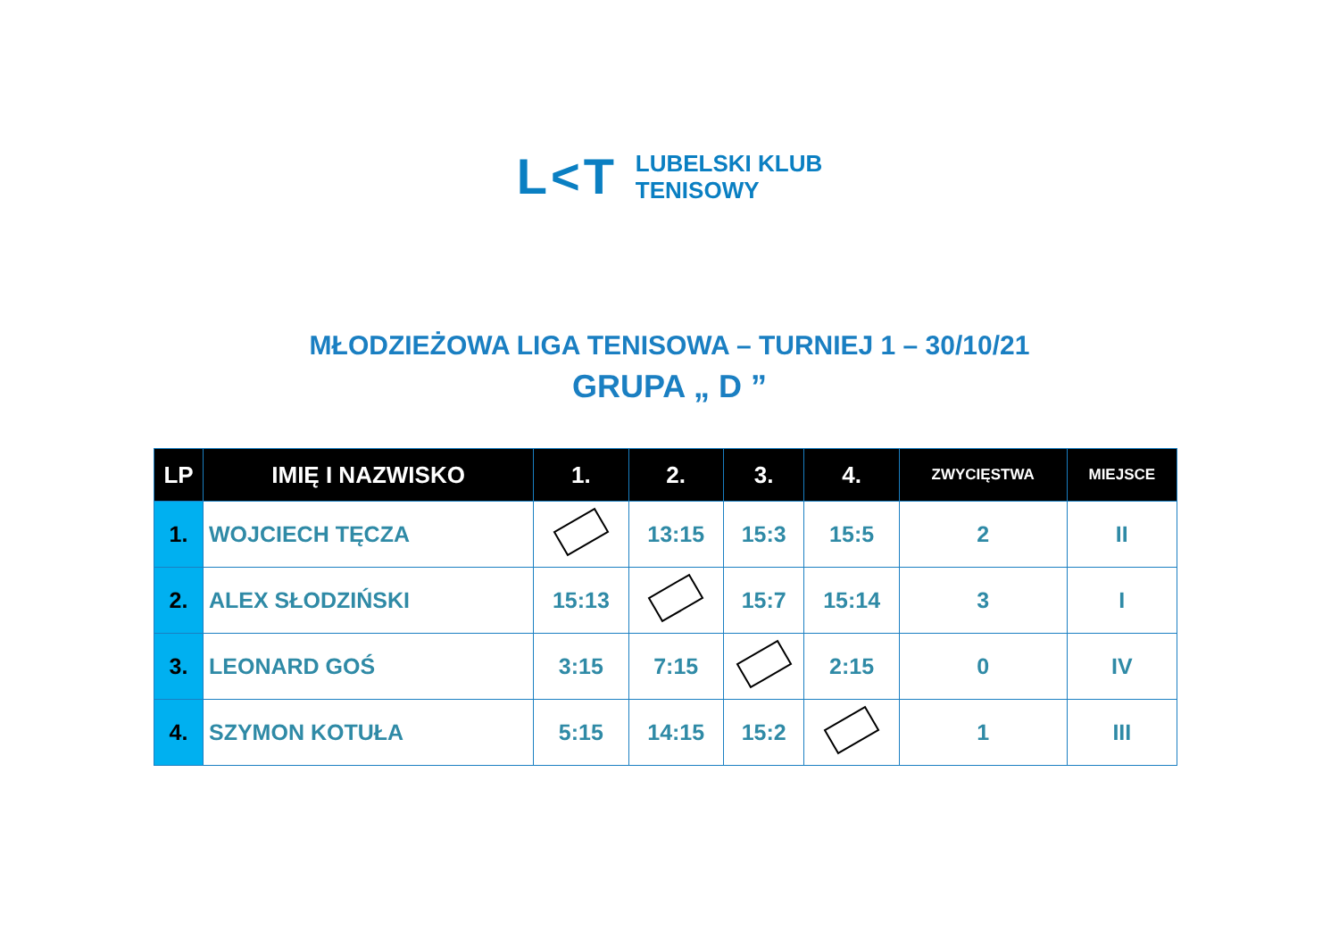L<T
LUBELSKI KLUB
TENISOWY
MŁODZIEŻOWA LIGA TENISOWA – TURNIEJ 1 – 30/10/21
GRUPA „ D ”
| LP | IMIĘ I NAZWISKO | 1. | 2. | 3. | 4. | ZWYCIĘSTWA | MIEJSCE |
| --- | --- | --- | --- | --- | --- | --- | --- |
| 1. | WOJCIECH TĘCZA | | 13:15 | 15:3 | 15:5 | 2 | II |
| 2. | ALEX SŁODZIŃSKI | 15:13 | | 15:7 | 15:14 | 3 | I |
| 3. | LEONARD GOŚ | 3:15 | 7:15 | | 2:15 | 0 | IV |
| 4. | SZYMON KOTUŁA | 5:15 | 14:15 | 15:2 | | 1 | III |